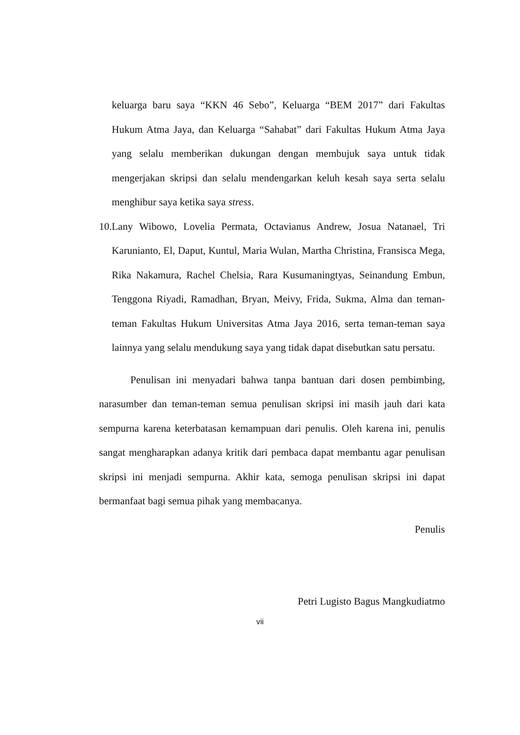keluarga baru saya “KKN 46 Sebo”, Keluarga “BEM 2017” dari Fakultas Hukum Atma Jaya, dan Keluarga “Sahabat” dari Fakultas Hukum Atma Jaya yang selalu memberikan dukungan dengan membujuk saya untuk tidak mengerjakan skripsi dan selalu mendengarkan keluh kesah saya serta selalu menghibur saya ketika saya stress.
10.
Lany Wibowo, Lovelia Permata, Octavianus Andrew, Josua Natanael, Tri Karunianto, El, Daput, Kuntul, Maria Wulan, Martha Christina, Fransisca Mega, Rika Nakamura, Rachel Chelsia, Rara Kusumaningtyas, Seinandung Embun, Tenggona Riyadi, Ramadhan, Bryan, Meivy, Frida, Sukma, Alma dan teman-teman Fakultas Hukum Universitas Atma Jaya 2016, serta teman-teman saya lainnya yang selalu mendukung saya yang tidak dapat disebutkan satu persatu.
Penulisan ini menyadari bahwa tanpa bantuan dari dosen pembimbing, narasumber dan teman-teman semua penulisan skripsi ini masih jauh dari kata sempurna karena keterbatasan kemampuan dari penulis. Oleh karena ini, penulis sangat mengharapkan adanya kritik dari pembaca dapat membantu agar penulisan skripsi ini menjadi sempurna. Akhir kata, semoga penulisan skripsi ini dapat bermanfaat bagi semua pihak yang membacanya.
Penulis
Petri Lugisto Bagus Mangkudiatmo
vii